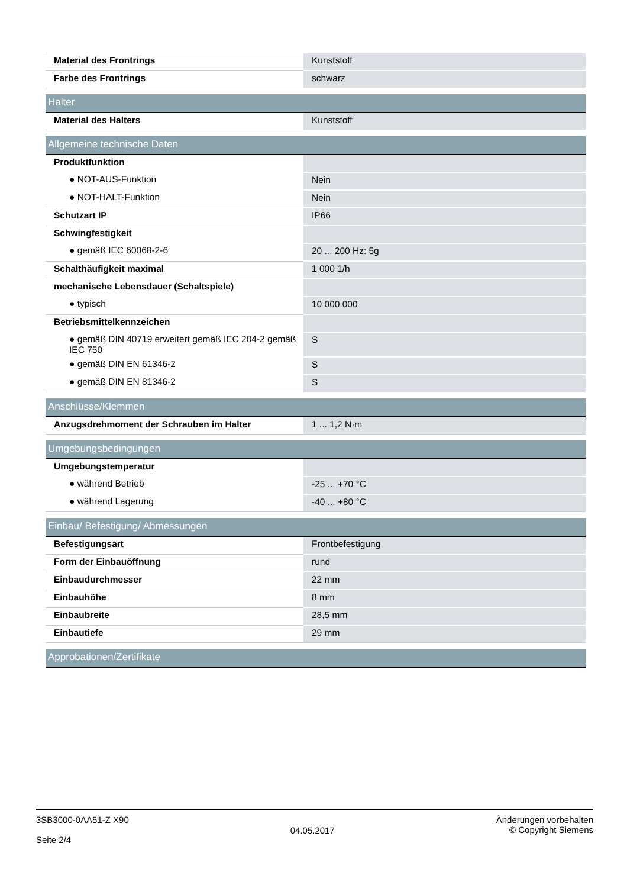| Material des Frontrings | Kunststoff |
| Farbe des Frontrings | schwarz |
| Halter | |
| Material des Halters | Kunststoff |
| Allgemeine technische Daten | |
| Produktfunktion | |
| ● NOT-AUS-Funktion | Nein |
| ● NOT-HALT-Funktion | Nein |
| Schutzart IP | IP66 |
| Schwingfestigkeit | |
| ● gemäß IEC 60068-2-6 | 20 ... 200 Hz: 5g |
| Schalthäufigkeit maximal | 1 000 1/h |
| mechanische Lebensdauer (Schaltspiele) | |
| ● typisch | 10 000 000 |
| Betriebsmittelkennzeichen | |
| ● gemäß DIN 40719 erweitert gemäß IEC 204-2 gemäß IEC 750 | S |
| ● gemäß DIN EN 61346-2 | S |
| ● gemäß DIN EN 81346-2 | S |
| Anschlüsse/Klemmen | |
| Anzugsdrehmoment der Schrauben im Halter | 1 ... 1,2 N·m |
| Umgebungsbedingungen | |
| Umgebungstemperatur | |
| ● während Betrieb | -25 ... +70 °C |
| ● während Lagerung | -40 ... +80 °C |
| Einbau/ Befestigung/ Abmessungen | |
| Befestigungsart | Frontbefestigung |
| Form der Einbauöffnung | rund |
| Einbaudurchmesser | 22 mm |
| Einbauhöhe | 8 mm |
| Einbaubreite | 28,5 mm |
| Einbautiefe | 29 mm |
| Approbationen/Zertifikate | |
3SB3000-0AA51-Z X90
Seite 2/4
04.05.2017
Änderungen vorbehalten
© Copyright Siemens